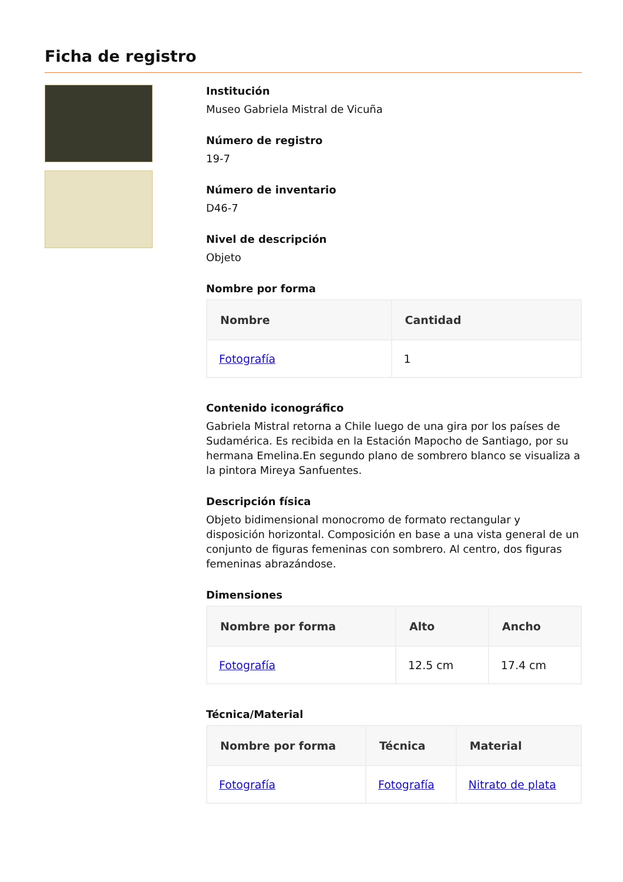Ficha de registro
Institución
Museo Gabriela Mistral de Vicuña
Número de registro
19-7
Número de inventario
D46-7
Nivel de descripción
Objeto
Nombre por forma
| Nombre | Cantidad |
| --- | --- |
| Fotografía | 1 |
Contenido iconográfico
Gabriela Mistral retorna a Chile luego de una gira por los países de Sudamérica. Es recibida en la Estación Mapocho de Santiago, por su hermana Emelina.En segundo plano de sombrero blanco se visualiza a la pintora Mireya Sanfuentes.
Descripción física
Objeto bidimensional monocromo de formato rectangular y disposición horizontal. Composición en base a una vista general de un conjunto de figuras femeninas con sombrero. Al centro, dos figuras femeninas abrazándose.
Dimensiones
| Nombre por forma | Alto | Ancho |
| --- | --- | --- |
| Fotografía | 12.5 cm | 17.4 cm |
Técnica/Material
| Nombre por forma | Técnica | Material |
| --- | --- | --- |
| Fotografía | Fotografía | Nitrato de plata |